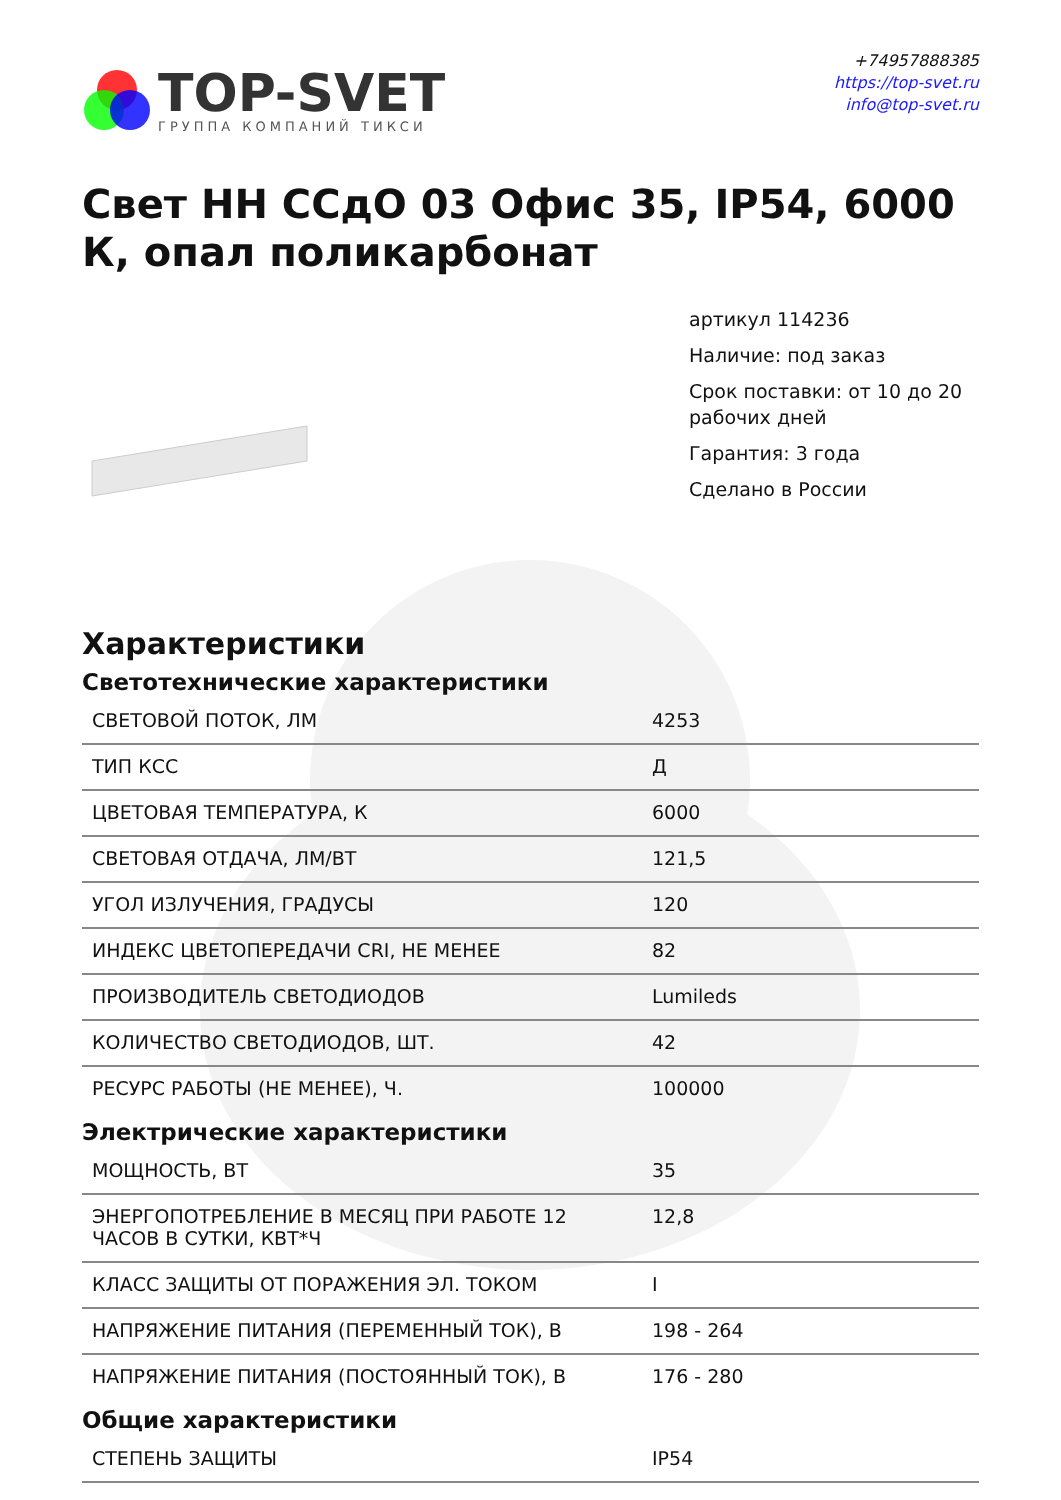TOP-SVET
ГРУППА КОМПАНИЙ ТИКСИ
+74957888385
https://top-svet.ru
info@top-svet.ru
Свет НН ССдО 03 Офис 35, IP54, 6000 К, опал поликарбонат
артикул 114236
Наличие: под заказ
Срок поставки: от 10 до 20 рабочих дней
Гарантия: 3 года
Сделано в России
Характеристики
Светотехнические характеристики
| СВЕТОВОЙ ПОТОК, ЛМ | 4253 |
| ТИП КСС | Д |
| ЦВЕТОВАЯ ТЕМПЕРАТУРА, К | 6000 |
| СВЕТОВАЯ ОТДАЧА, ЛМ/ВТ | 121,5 |
| УГОЛ ИЗЛУЧЕНИЯ, ГРАДУСЫ | 120 |
| ИНДЕКС ЦВЕТОПЕРЕДАЧИ CRI, НЕ МЕНЕЕ | 82 |
| ПРОИЗВОДИТЕЛЬ СВЕТОДИОДОВ | Lumileds |
| КОЛИЧЕСТВО СВЕТОДИОДОВ, ШТ. | 42 |
| РЕСУРС РАБОТЫ (НЕ МЕНЕЕ), Ч. | 100000 |
Электрические характеристики
| МОЩНОСТЬ, ВТ | 35 |
| ЭНЕРГОПОТРЕБЛЕНИЕ В МЕСЯЦ ПРИ РАБОТЕ 12 ЧАСОВ В СУТКИ, КВТ*Ч | 12,8 |
| КЛАСС ЗАЩИТЫ ОТ ПОРАЖЕНИЯ ЭЛ. ТОКОМ | I |
| НАПРЯЖЕНИЕ ПИТАНИЯ (ПЕРЕМЕННЫЙ ТОК), В | 198 - 264 |
| НАПРЯЖЕНИЕ ПИТАНИЯ (ПОСТОЯННЫЙ ТОК), В | 176 - 280 |
Общие характеристики
| СТЕПЕНЬ ЗАЩИТЫ | IP54 |